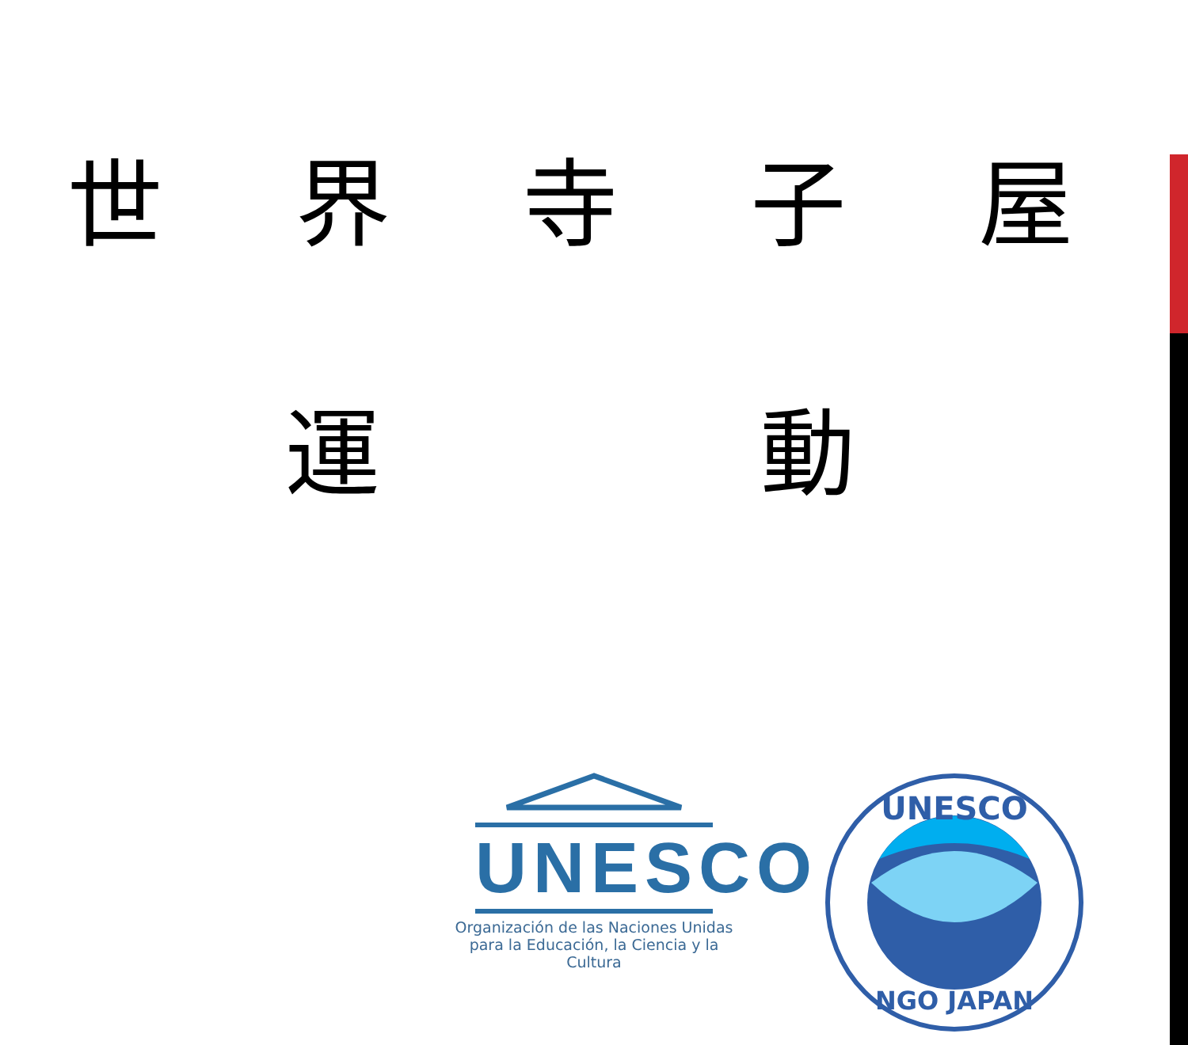世界寺子屋
運 動
UNESCO
Organización de las Naciones Unidas
para la Educación, la Ciencia y la Cultura
UNESCO
NGO JAPAN